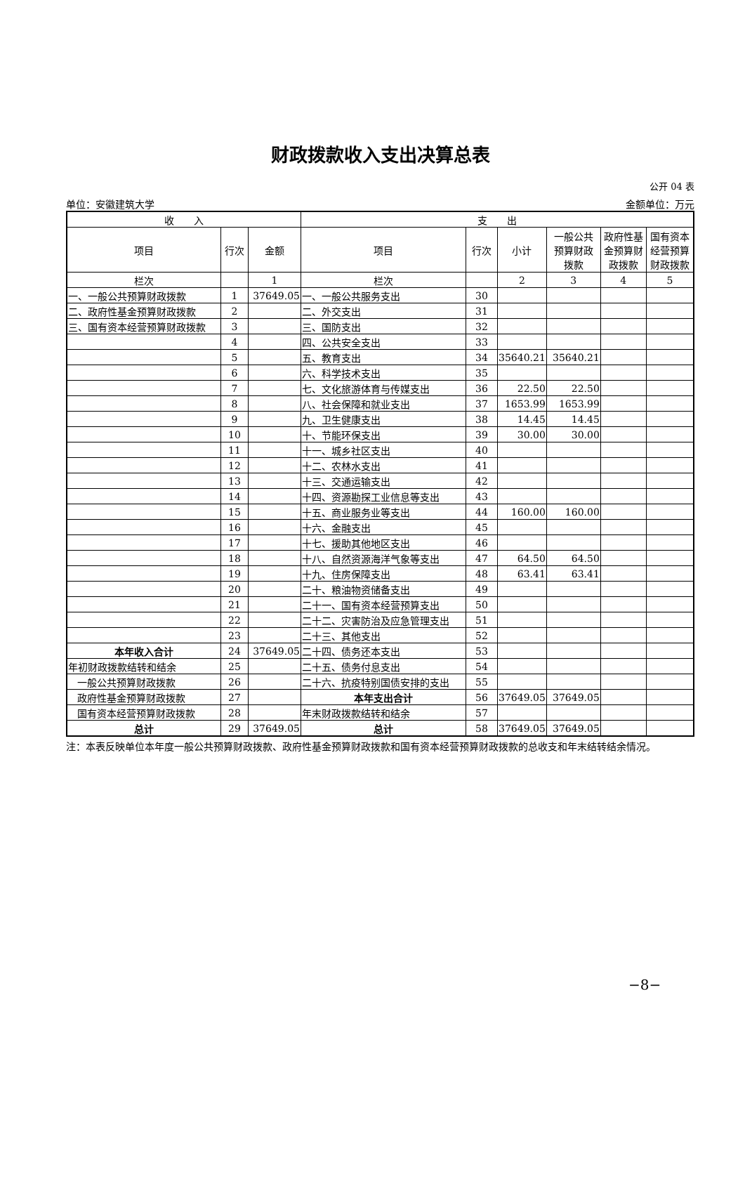财政拨款收入支出决算总表
公开 04 表
单位：安徽建筑大学 金额单位：万元
| 收 入 | | | 支 出 | | | | | |
| --- | --- | --- | --- | --- | --- | --- | --- | --- |
| 项目 | 行次 | 金额 | 项目 | 行次 | 小计 | 一般公共 预算财政 拨款 | 政府性基 金预算财 政拨款 | 国有资本 经营预算 财政拨款 |
| 栏次 | | 1 | 栏次 | | 2 | 3 | 4 | 5 |
| 一、一般公共预算财政拨款 | 1 | 37649.05 | 一、一般公共服务支出 | 30 | | | | |
| 二、政府性基金预算财政拨款 | 2 | | 二、外交支出 | 31 | | | | |
| 三、国有资本经营预算财政拨款 | 3 | | 三、国防支出 | 32 | | | | |
| | 4 | | 四、公共安全支出 | 33 | | | | |
| | 5 | | 五、教育支出 | 34 | 35640.21 | 35640.21 | | |
| | 6 | | 六、科学技术支出 | 35 | | | | |
| | 7 | | 七、文化旅游体育与传媒支出 | 36 | 22.50 | 22.50 | | |
| | 8 | | 八、社会保障和就业支出 | 37 | 1653.99 | 1653.99 | | |
| | 9 | | 九、卫生健康支出 | 38 | 14.45 | 14.45 | | |
| | 10 | | 十、节能环保支出 | 39 | 30.00 | 30.00 | | |
| | 11 | | 十一、城乡社区支出 | 40 | | | | |
| | 12 | | 十二、农林水支出 | 41 | | | | |
| | 13 | | 十三、交通运输支出 | 42 | | | | |
| | 14 | | 十四、资源勘探工业信息等支出 | 43 | | | | |
| | 15 | | 十五、商业服务业等支出 | 44 | 160.00 | 160.00 | | |
| | 16 | | 十六、金融支出 | 45 | | | | |
| | 17 | | 十七、援助其他地区支出 | 46 | | | | |
| | 18 | | 十八、自然资源海洋气象等支出 | 47 | 64.50 | 64.50 | | |
| | 19 | | 十九、住房保障支出 | 48 | 63.41 | 63.41 | | |
| | 20 | | 二十、粮油物资储备支出 | 49 | | | | |
| | 21 | | 二十一、国有资本经营预算支出 | 50 | | | | |
| | 22 | | 二十二、灾害防治及应急管理支出 | 51 | | | | |
| | 23 | | 二十三、其他支出 | 52 | | | | |
| 本年收入合计 | 24 | 37649.05 | 二十四、债务还本支出 | 53 | | | | |
| 年初财政拨款结转和结余 | 25 | | 二十五、债务付息支出 | 54 | | | | |
| 一般公共预算财政拨款 | 26 | | 二十六、抗疫特别国债安排的支出 | 55 | | | | |
| 政府性基金预算财政拨款 | 27 | | 本年支出合计 | 56 | 37649.05 | 37649.05 | | |
| 国有资本经营预算财政拨款 | 28 | | 年末财政拨款结转和结余 | 57 | | | | |
| 总计 | 29 | 37649.05 | 总计 | 58 | 37649.05 | 37649.05 | | |
注：本表反映单位本年度一般公共预算财政拨款、政府性基金预算财政拨款和国有资本经营预算财政拨款的总收支和年末结转结余情况。
−8−